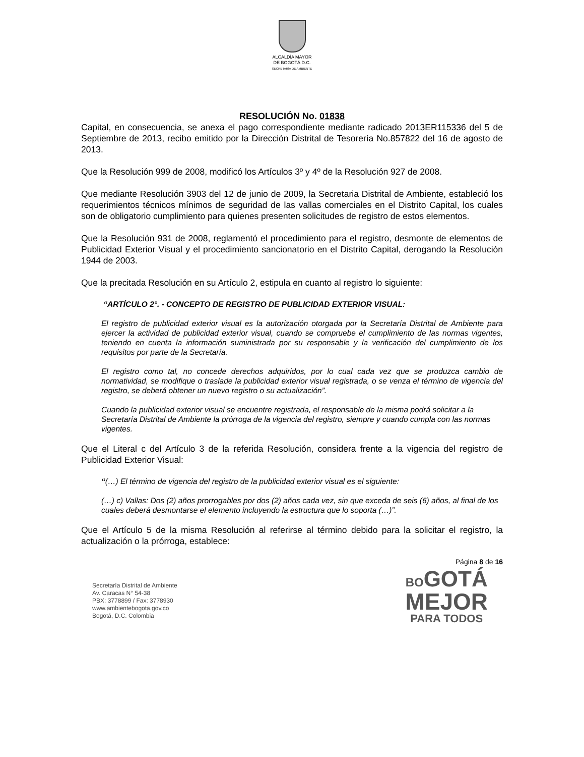ALCALDÍA MAYOR
DE BOGOTÁ D.C.
SECRETARÍA DE AMBIENTE
RESOLUCIÓN No. 01838
Capital, en consecuencia, se anexa el pago correspondiente mediante radicado 2013ER115336 del 5 de Septiembre de 2013, recibo emitido por la Dirección Distrital de Tesorería No.857822 del 16 de agosto de 2013.
Que la Resolución 999 de 2008, modificó los Artículos 3º y 4º de la Resolución 927 de 2008.
Que mediante Resolución 3903 del 12 de junio de 2009, la Secretaria Distrital de Ambiente, estableció los requerimientos técnicos mínimos de seguridad de las vallas comerciales en el Distrito Capital, los cuales son de obligatorio cumplimiento para quienes presenten solicitudes de registro de estos elementos.
Que la Resolución 931 de 2008, reglamentó el procedimiento para el registro, desmonte de elementos de Publicidad Exterior Visual y el procedimiento sancionatorio en el Distrito Capital, derogando la Resolución 1944 de 2003.
Que la precitada Resolución en su Artículo 2, estipula en cuanto al registro lo siguiente:
“ARTÍCULO 2°. - CONCEPTO DE REGISTRO DE PUBLICIDAD EXTERIOR VISUAL:
El registro de publicidad exterior visual es la autorización otorgada por la Secretaría Distrital de Ambiente para ejercer la actividad de publicidad exterior visual, cuando se compruebe el cumplimiento de las normas vigentes, teniendo en cuenta la información suministrada por su responsable y la verificación del cumplimiento de los requisitos por parte de la Secretaría.
El registro como tal, no concede derechos adquiridos, por lo cual cada vez que se produzca cambio de normatividad, se modifique o traslade la publicidad exterior visual registrada, o se venza el término de vigencia del registro, se deberá obtener un nuevo registro o su actualización”.
Cuando la publicidad exterior visual se encuentre registrada, el responsable de la misma podrá solicitar a la Secretaría Distrital de Ambiente la prórroga de la vigencia del registro, siempre y cuando cumpla con las normas vigentes.
Que el Literal c del Artículo 3 de la referida Resolución, considera frente a la vigencia del registro de Publicidad Exterior Visual:
“(…) El término de vigencia del registro de la publicidad exterior visual es el siguiente:
(…) c) Vallas: Dos (2) años prorrogables por dos (2) años cada vez, sin que exceda de seis (6) años, al final de los cuales deberá desmontarse el elemento incluyendo la estructura que lo soporta (…)”.
Que el Artículo 5 de la misma Resolución al referirse al término debido para la solicitar el registro, la actualización o la prórroga, establece:
Página 8 de 16
Secretaría Distrital de Ambiente
Av. Caracas N° 54-38
PBX: 3778899 / Fax: 3778930
www.ambientebogota.gov.co
Bogotá, D.C. Colombia
BOGOTÁ
MEJOR
PARA TODOS